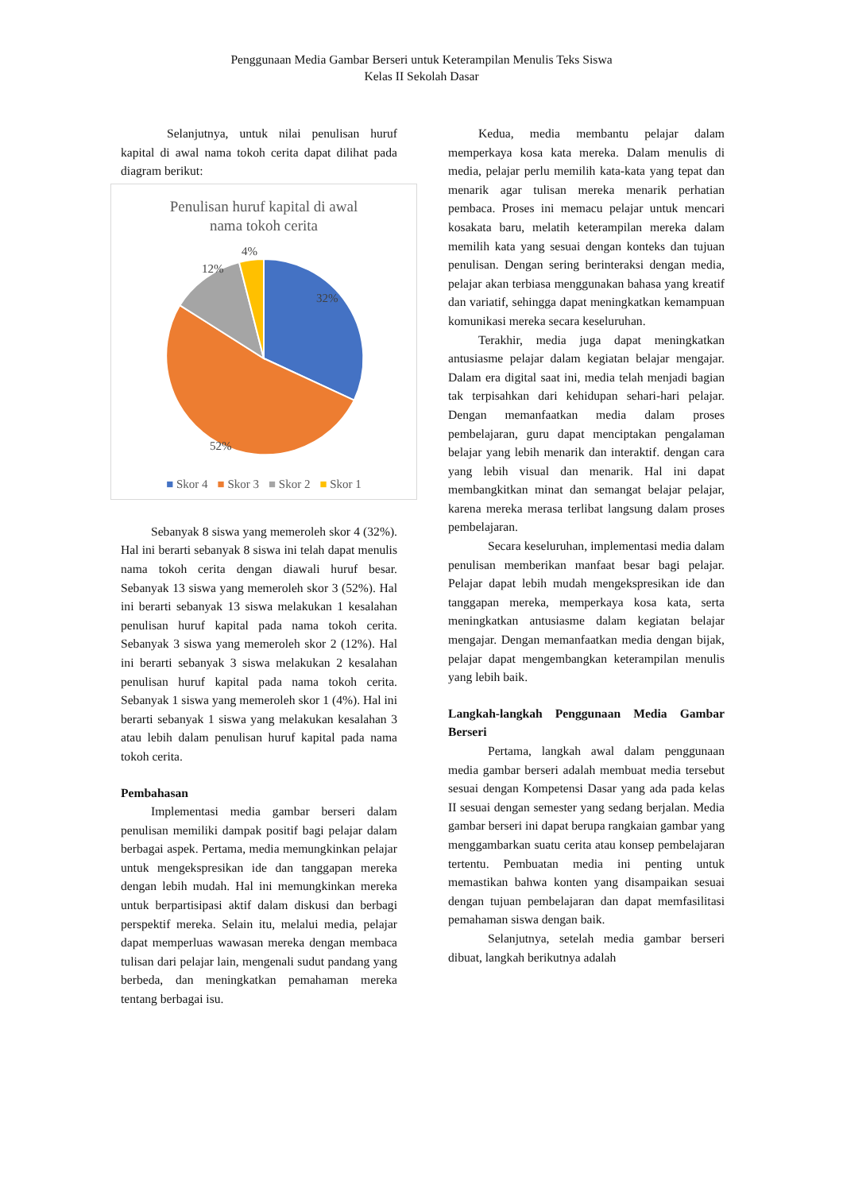Penggunaan Media Gambar Berseri untuk Keterampilan Menulis Teks Siswa
Kelas II Sekolah Dasar
Selanjutnya, untuk nilai penulisan huruf kapital di awal nama tokoh cerita dapat dilihat pada diagram berikut:
Penulisan huruf kapital di awal
nama tokoh cerita
32%
52%
12%
4%
■ Skor 4 ■ Skor 3 ■ Skor 2 ■ Skor 1
Sebanyak 8 siswa yang memeroleh skor 4 (32%). Hal ini berarti sebanyak 8 siswa ini telah dapat menulis nama tokoh cerita dengan diawali huruf besar. Sebanyak 13 siswa yang memeroleh skor 3 (52%). Hal ini berarti sebanyak 13 siswa melakukan 1 kesalahan penulisan huruf kapital pada nama tokoh cerita. Sebanyak 3 siswa yang memeroleh skor 2 (12%). Hal ini berarti sebanyak 3 siswa melakukan 2 kesalahan penulisan huruf kapital pada nama tokoh cerita. Sebanyak 1 siswa yang memeroleh skor 1 (4%). Hal ini berarti sebanyak 1 siswa yang melakukan kesalahan 3 atau lebih dalam penulisan huruf kapital pada nama tokoh cerita.
Pembahasan
Implementasi media gambar berseri dalam penulisan memiliki dampak positif bagi pelajar dalam berbagai aspek. Pertama, media memungkinkan pelajar untuk mengekspresikan ide dan tanggapan mereka dengan lebih mudah. Hal ini memungkinkan mereka untuk berpartisipasi aktif dalam diskusi dan berbagi perspektif mereka. Selain itu, melalui media, pelajar dapat memperluas wawasan mereka dengan membaca tulisan dari pelajar lain, mengenali sudut pandang yang berbeda, dan meningkatkan pemahaman mereka tentang berbagai isu.
Kedua, media membantu pelajar dalam memperkaya kosa kata mereka. Dalam menulis di media, pelajar perlu memilih kata-kata yang tepat dan menarik agar tulisan mereka menarik perhatian pembaca. Proses ini memacu pelajar untuk mencari kosakata baru, melatih keterampilan mereka dalam memilih kata yang sesuai dengan konteks dan tujuan penulisan. Dengan sering berinteraksi dengan media, pelajar akan terbiasa menggunakan bahasa yang kreatif dan variatif, sehingga dapat meningkatkan kemampuan komunikasi mereka secara keseluruhan.
Terakhir, media juga dapat meningkatkan antusiasme pelajar dalam kegiatan belajar mengajar. Dalam era digital saat ini, media telah menjadi bagian tak terpisahkan dari kehidupan sehari-hari pelajar. Dengan memanfaatkan media dalam proses pembelajaran, guru dapat menciptakan pengalaman belajar yang lebih menarik dan interaktif. dengan cara yang lebih visual dan menarik. Hal ini dapat membangkitkan minat dan semangat belajar pelajar, karena mereka merasa terlibat langsung dalam proses pembelajaran.
Secara keseluruhan, implementasi media dalam penulisan memberikan manfaat besar bagi pelajar. Pelajar dapat lebih mudah mengekspresikan ide dan tanggapan mereka, memperkaya kosa kata, serta meningkatkan antusiasme dalam kegiatan belajar mengajar. Dengan memanfaatkan media dengan bijak, pelajar dapat mengembangkan keterampilan menulis yang lebih baik.
Langkah-langkah Penggunaan Media Gambar Berseri
Pertama, langkah awal dalam penggunaan media gambar berseri adalah membuat media tersebut sesuai dengan Kompetensi Dasar yang ada pada kelas II sesuai dengan semester yang sedang berjalan. Media gambar berseri ini dapat berupa rangkaian gambar yang menggambarkan suatu cerita atau konsep pembelajaran tertentu. Pembuatan media ini penting untuk memastikan bahwa konten yang disampaikan sesuai dengan tujuan pembelajaran dan dapat memfasilitasi pemahaman siswa dengan baik.
Selanjutnya, setelah media gambar berseri dibuat, langkah berikutnya adalah